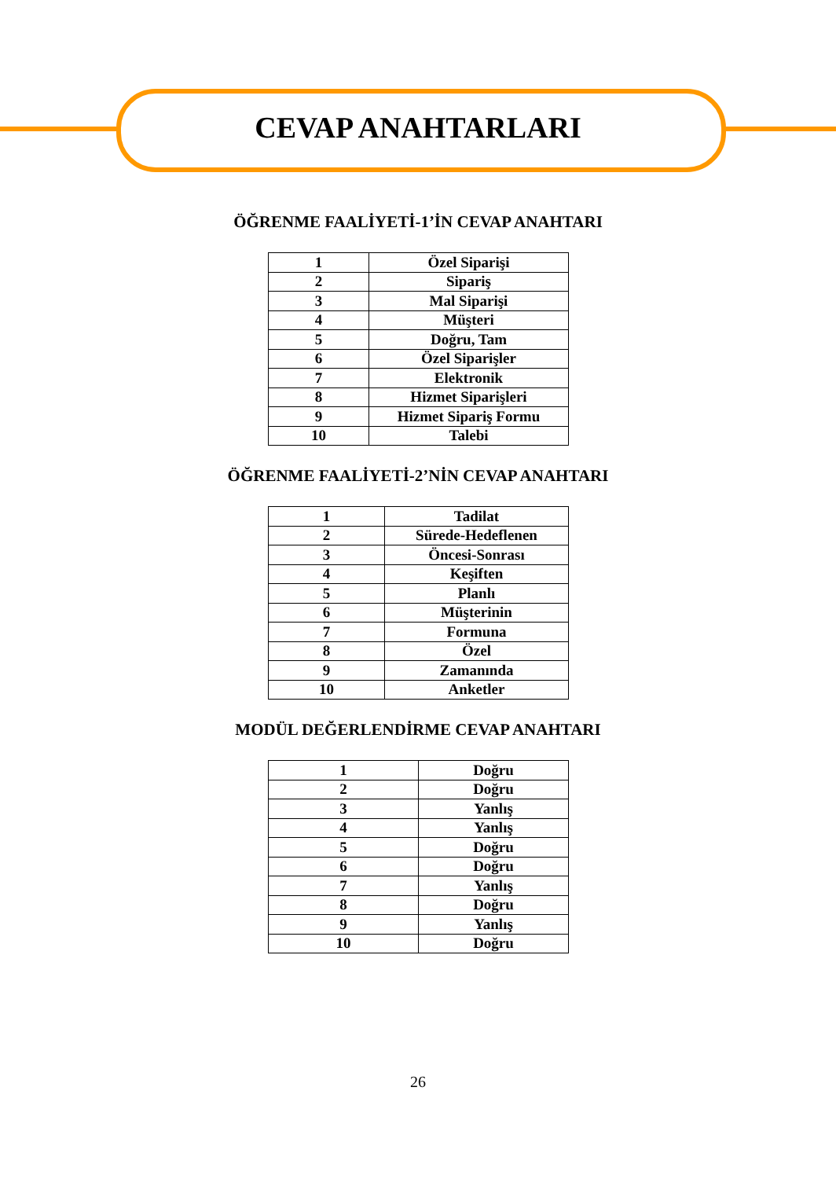CEVAP ANAHTARLARI
ÖĞRENME FAALİYETİ-1’İN CEVAP ANAHTARI
| 1 | Özel Siparişi |
| 2 | Sipariş |
| 3 | Mal Siparişi |
| 4 | Müşteri |
| 5 | Doğru, Tam |
| 6 | Özel Siparişler |
| 7 | Elektronik |
| 8 | Hizmet Siparişleri |
| 9 | Hizmet Sipariş Formu |
| 10 | Talebi |
ÖĞRENME FAALİYETİ-2’NİN CEVAP ANAHTARI
| 1 | Tadilat |
| 2 | Sürede-Hedeflenen |
| 3 | Öncesi-Sonrası |
| 4 | Keşiften |
| 5 | Planlı |
| 6 | Müşterinin |
| 7 | Formuna |
| 8 | Özel |
| 9 | Zamanında |
| 10 | Anketler |
MODÜL DEĞERLENDİRME CEVAP ANAHTARI
| 1 | Doğru |
| 2 | Doğru |
| 3 | Yanlış |
| 4 | Yanlış |
| 5 | Doğru |
| 6 | Doğru |
| 7 | Yanlış |
| 8 | Doğru |
| 9 | Yanlış |
| 10 | Doğru |
26